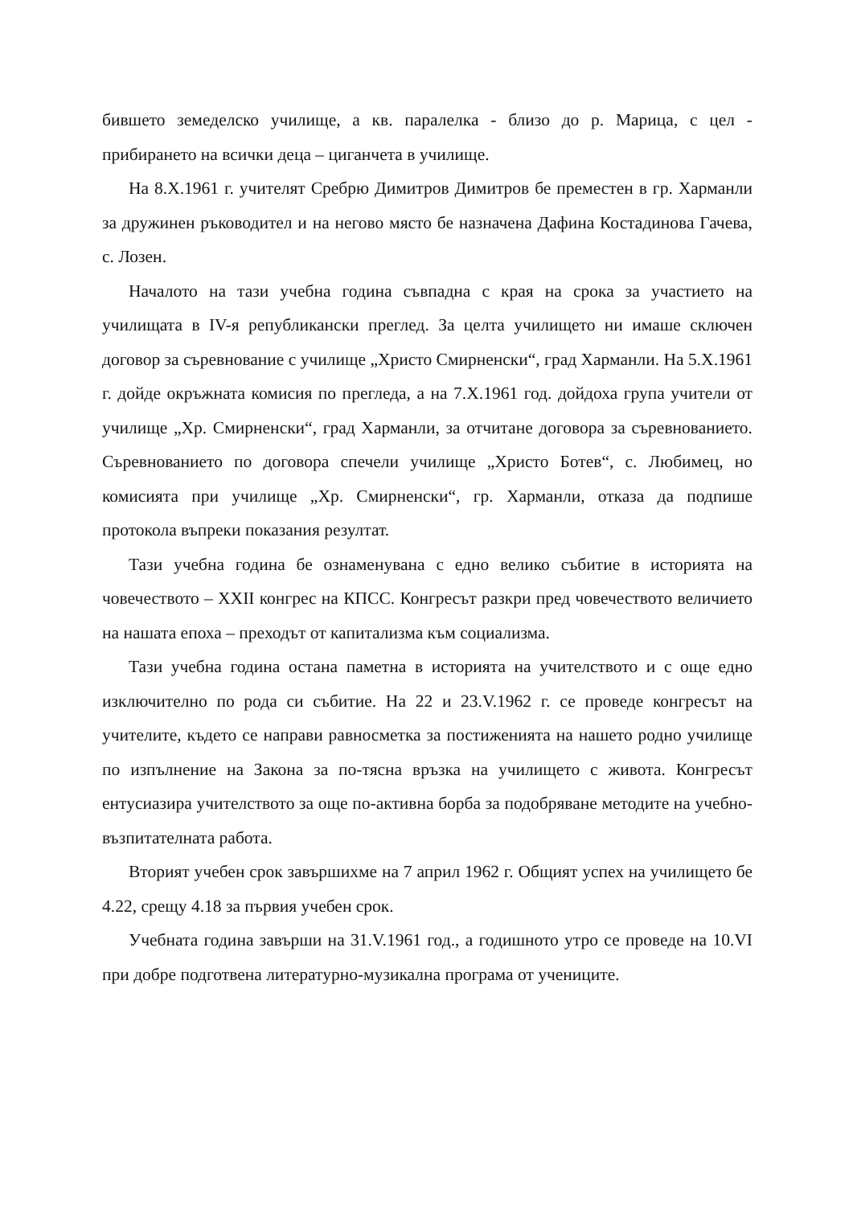бившето земеделско училище, а кв. паралелка - близо до р. Марица, с цел - прибирането на всички деца – циганчета в училище.
На 8.Х.1961 г. учителят Сребрю Димитров Димитров бе преместен в гр. Харманли за дружинен ръководител и на негово място бе назначена Дафина Костадинова Гачева, с. Лозен.
Началото на тази учебна година съвпадна с края на срока за участието на училищата в IV-я републикански преглед. За целта училището ни имаше сключен договор за съревнование с училище „Христо Смирненски“, град Харманли. На 5.Х.1961 г. дойде окръжната комисия по прегледа, а на 7.Х.1961 год. дойдоха група учители от училище „Хр. Смирненски“, град Харманли, за отчитане договора за съревнованието. Съревнованието по договора спечели училище „Христо Ботев“, с. Любимец, но комисията при училище „Хр. Смирненски“, гр. Харманли, отказа да подпише протокола въпреки показания резултат.
Тази учебна година бе ознаменувана с едно велико събитие в историята на човечеството – XXII конгрес на КПСС. Конгресът разкри пред човечеството величието на нашата епоха – преходът от капитализма към социализма.
Тази учебна година остана паметна в историята на учителството и с още едно изключително по рода си събитие. На 22 и 23.V.1962 г. се проведе конгресът на учителите, където се направи равносметка за постиженията на нашето родно училище по изпълнение на Закона за по-тясна връзка на училището с живота. Конгресът ентусиазира учителството за още по-активна борба за подобряване методите на учебно-възпитателната работа.
Вторият учебен срок завършихме на 7 април 1962 г. Общият успех на училището бе 4.22, срещу 4.18 за първия учебен срок.
Учебната година завърши на 31.V.1961 год., а годишното утро се проведе на 10.VI при добре подготвена литературно-музикална програма от учениците.